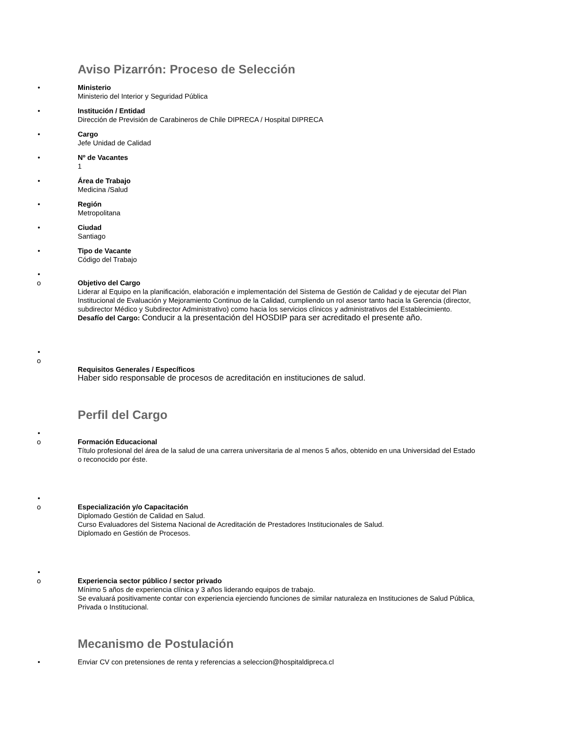Aviso Pizarrón: Proceso de Selección
• Ministerio
Ministerio del Interior y Seguridad Pública
• Institución / Entidad
Dirección de Previsión de Carabineros de Chile DIPRECA / Hospital DIPRECA
• Cargo
Jefe Unidad de Calidad
• Nº de Vacantes
1
• Área de Trabajo
Medicina /Salud
• Región
Metropolitana
• Ciudad
Santiago
• Tipo de Vacante
Código del Trabajo
•
o Objetivo del Cargo
Liderar al Equipo en la planificación, elaboración e implementación del Sistema de Gestión de Calidad y de ejecutar del Plan Institucional de Evaluación y Mejoramiento Continuo de la Calidad, cumpliendo un rol asesor tanto hacia la Gerencia (director, subdirector Médico y Subdirector Administrativo) como hacia los servicios clínicos y administrativos del Establecimiento.
Desafío del Cargo: Conducir a la presentación del HOSDIP para ser acreditado el presente año.
•
o
Requisitos Generales / Específicos
Haber sido responsable de procesos de acreditación en instituciones de salud.
Perfil del Cargo
•
o Formación Educacional
Título profesional del área de la salud de una carrera universitaria de al menos 5 años, obtenido en una Universidad del Estado o reconocido por éste.
•
o Especialización y/o Capacitación
Diplomado Gestión de Calidad en Salud.
Curso Evaluadores del Sistema Nacional de Acreditación de Prestadores Institucionales de Salud.
Diplomado en Gestión de Procesos.
•
o Experiencia sector público / sector privado
Mínimo 5 años de experiencia clínica y 3 años liderando equipos de trabajo.
Se evaluará positivamente contar con experiencia ejerciendo funciones de similar naturaleza en Instituciones de Salud Pública, Privada o Institucional.
Mecanismo de Postulación
• Enviar CV con pretensiones de renta y referencias a seleccion@hospitaldipreca.cl